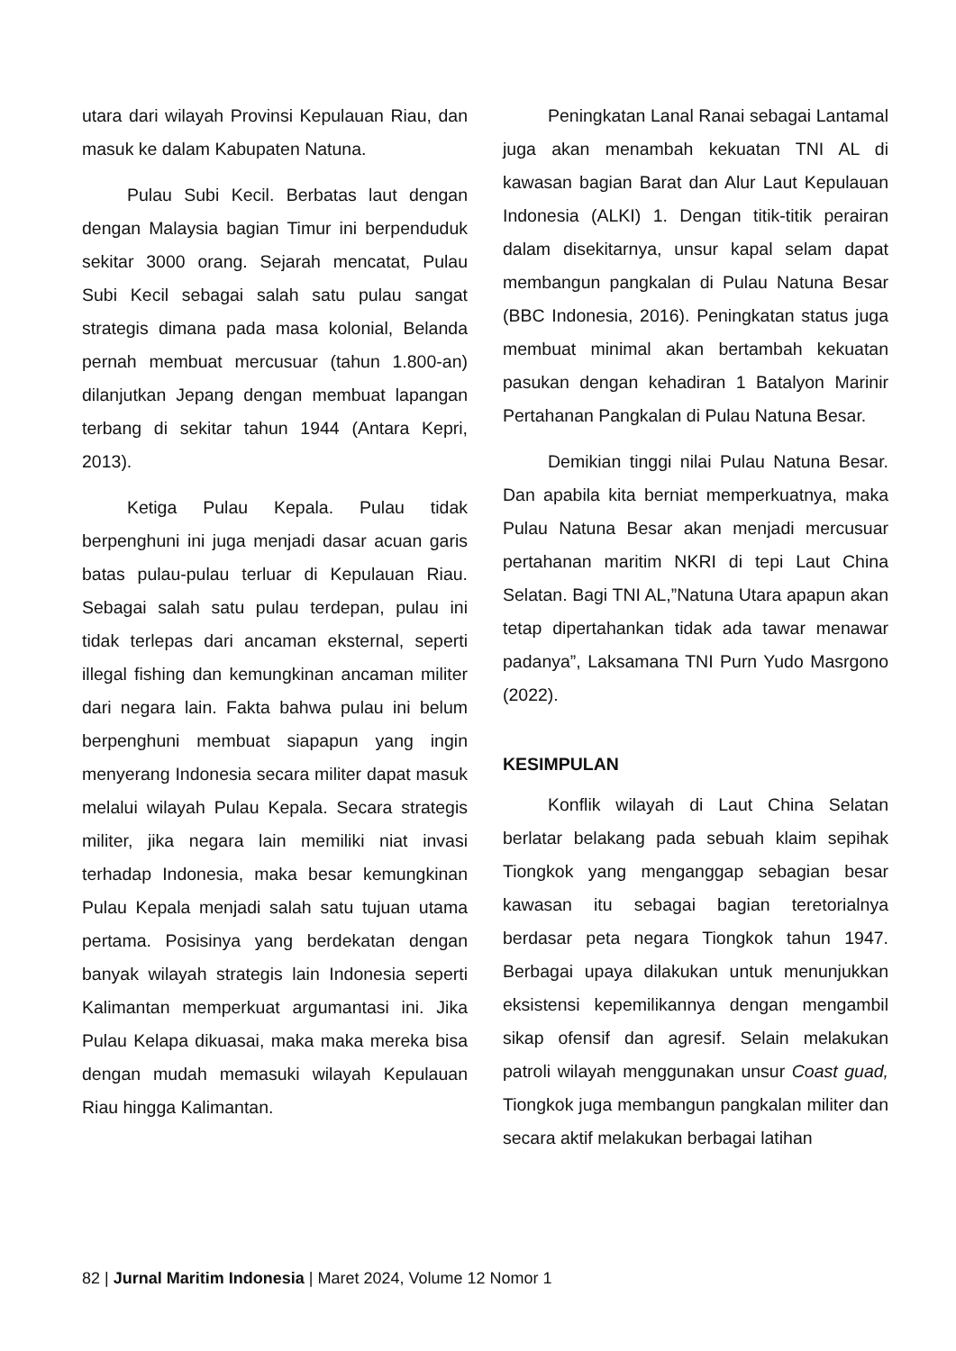utara dari wilayah Provinsi Kepulauan Riau, dan masuk ke dalam Kabupaten Natuna.
Pulau Subi Kecil. Berbatas laut dengan dengan Malaysia bagian Timur ini berpenduduk sekitar 3000 orang. Sejarah mencatat, Pulau Subi Kecil sebagai salah satu pulau sangat strategis dimana pada masa kolonial, Belanda pernah membuat mercusuar (tahun 1.800-an) dilanjutkan Jepang dengan membuat lapangan terbang di sekitar tahun 1944 (Antara Kepri, 2013).
Ketiga Pulau Kepala. Pulau tidak berpenghuni ini juga menjadi dasar acuan garis batas pulau-pulau terluar di Kepulauan Riau. Sebagai salah satu pulau terdepan, pulau ini tidak terlepas dari ancaman eksternal, seperti illegal fishing dan kemungkinan ancaman militer dari negara lain. Fakta bahwa pulau ini belum berpenghuni membuat siapapun yang ingin menyerang Indonesia secara militer dapat masuk melalui wilayah Pulau Kepala. Secara strategis militer, jika negara lain memiliki niat invasi terhadap Indonesia, maka besar kemungkinan Pulau Kepala menjadi salah satu tujuan utama pertama. Posisinya yang berdekatan dengan banyak wilayah strategis lain Indonesia seperti Kalimantan memperkuat argumantasi ini. Jika Pulau Kelapa dikuasai, maka maka mereka bisa dengan mudah memasuki wilayah Kepulauan Riau hingga Kalimantan.
Peningkatan Lanal Ranai sebagai Lantamal juga akan menambah kekuatan TNI AL di kawasan bagian Barat dan Alur Laut Kepulauan Indonesia (ALKI) 1. Dengan titik-titik perairan dalam disekitarnya, unsur kapal selam dapat membangun pangkalan di Pulau Natuna Besar (BBC Indonesia, 2016). Peningkatan status juga membuat minimal akan bertambah kekuatan pasukan dengan kehadiran 1 Batalyon Marinir Pertahanan Pangkalan di Pulau Natuna Besar.
Demikian tinggi nilai Pulau Natuna Besar. Dan apabila kita berniat memperkuatnya, maka Pulau Natuna Besar akan menjadi mercusuar pertahanan maritim NKRI di tepi Laut China Selatan. Bagi TNI AL,”Natuna Utara apapun akan tetap dipertahankan tidak ada tawar menawar padanya”, Laksamana TNI Purn Yudo Masrgono (2022).
KESIMPULAN
Konflik wilayah di Laut China Selatan berlatar belakang pada sebuah klaim sepihak Tiongkok yang menganggap sebagian besar kawasan itu sebagai bagian teretorialnya berdasar peta negara Tiongkok tahun 1947. Berbagai upaya dilakukan untuk menunjukkan eksistensi kepemilikannya dengan mengambil sikap ofensif dan agresif. Selain melakukan patroli wilayah menggunakan unsur Coast guad, Tiongkok juga membangun pangkalan militer dan secara aktif melakukan berbagai latihan
82 | Jurnal Maritim Indonesia | Maret 2024, Volume 12 Nomor 1